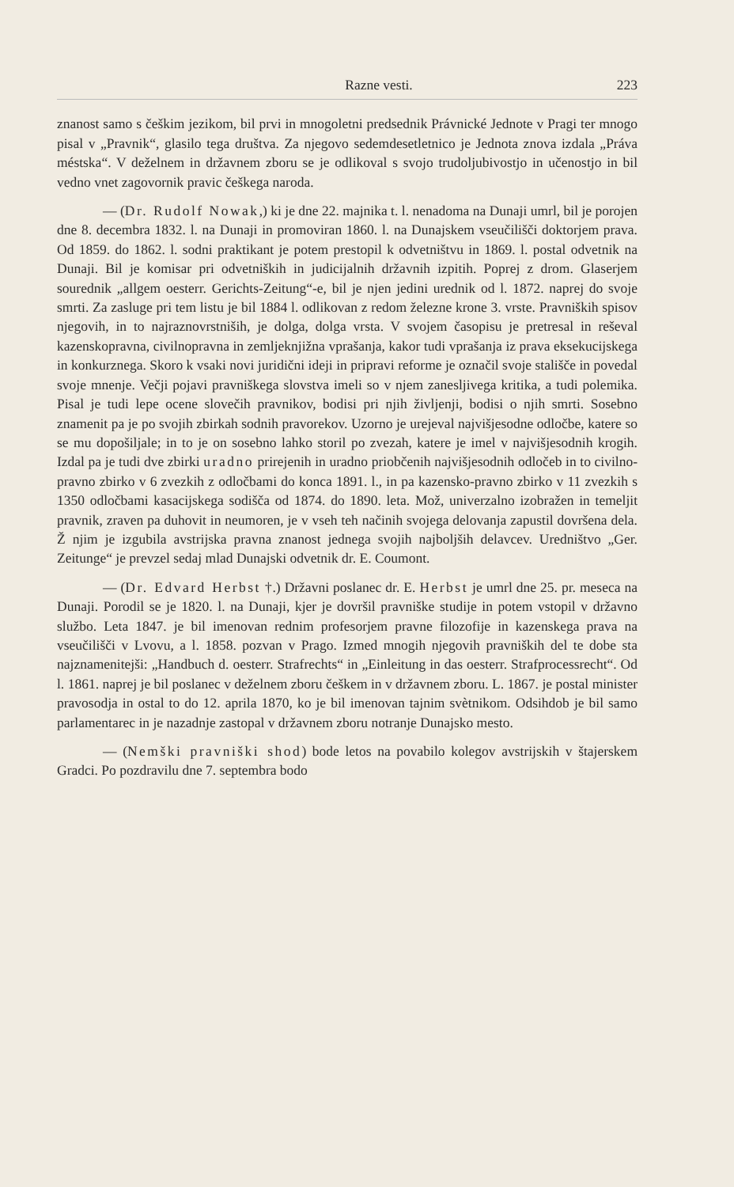Razne vesti. 223
znanost samo s češkim jezikom, bil prvi in mnogoletni predsednik Právnické Jednote v Pragi ter mnogo pisal v „Pravnik“, glasilo tega društva. Za njegovo sedemdesetletnico je Jednota znova izdala „Práva méstska“. V deželnem in državnem zboru se je odlikoval s svojo trudoljubivostjo in učenostjo in bil vedno vnet zagovornik pravic češkega naroda.
— (Dr. Rudolf Nowak,) ki je dne 22. majnika t. l. nenadoma na Dunaji umrl, bil je porojen dne 8. decembra 1832. l. na Dunaji in promoviran 1860. l. na Dunajskem vseučilišči doktorjem prava. Od 1859. do 1862. l. sodni praktikant je potem prestopil k odvetništvu in 1869. l. postal odvetnik na Dunaji. Bil je komisar pri odvetniških in judicijalnih državnih izpitih. Poprej z drom. Glaserjem sourednik „allgem oesterr. Gerichts-Zeitung“-e, bil je njen jedini urednik od l. 1872. naprej do svoje smrti. Za zasluge pri tem listu je bil 1884 l. odlikovan z redom železne krone 3. vrste. Pravniških spisov njegovih, in to najraznovrstniših, je dolga, dolga vrsta. V svojem časopisu je pretresal in reševal kazenskopravna, civilnopravna in zemljeknjižna vprašanja, kakor tudi vprašanja iz prava eksekucijskega in konkurznega. Skoro k vsaki novi juridični ideji in pripravi reforme je označil svoje stališče in povedal svoje mnenje. Večji pojavi pravniškega slovstva imeli so v njem zanesljivega kritika, a tudi polemika. Pisal je tudi lepe ocene slovečih pravnikov, bodisi pri njih življenji, bodisi o njih smrti. Sosebno znamenit pa je po svojih zbirkah sodnih pravorekov. Uzorno je urejeval najvišjesodne odločbe, katere so se mu dopošiljale; in to je on sosebno lahko storil po zvezah, katere je imel v najvišjesodnih krogih. Izdal pa je tudi dve zbirki uradno prirejenih in uradno priobčenih najvišjesodnih odločeb in to civilno-pravno zbirko v 6 zvezkih z odločbami do konca 1891. l., in pa kazensko-pravno zbirko v 11 zvezkih s 1350 odločbami kasacijskega sodišča od 1874. do 1890. leta. Mož, univerzalno izobražen in temeljit pravnik, zraven pa duhovit in neumoren, je v vseh teh načinih svojega delovanja zapustil dovršena dela. Ž njim je izgubila avstrijska pravna znanost jednega svojih najboljših delavcev. Uredništvo „Ger. Zeitunge“ je prevzel sedaj mlad Dunajski odvetnik dr. E. Coumont.
— (Dr. Edvard Herbst †.) Državni poslanec dr. E. Herbst je umrl dne 25. pr. meseca na Dunaji. Porodil se je 1820. l. na Dunaji, kjer je dovršil pravniške studije in potem vstopil v državno službo. Leta 1847. je bil imenovan rednim profesorjem pravne filozofije in kazenskega prava na vseučilišči v Lvovu, a l. 1858. pozvan v Prago. Izmed mnogih njegovih pravniških del te dobe sta najznamenitejši: „Handbuch d. oesterr. Strafrechts“ in „Einleitung in das oesterr. Strafprocessrecht“. Od l. 1861. naprej je bil poslanec v deželnem zboru češkem in v državnem zboru. L. 1867. je postal minister pravosodja in ostal to do 12. aprila 1870, ko je bil imenovan tajnim svètnikom. Odsihdob je bil samo parlamentarec in je nazadnje zastopal v državnem zboru notranje Dunajsko mesto.
— (Nemški pravniški shod) bode letos na povabilo kolegov avstrijskih v štajerskem Gradci. Po pozdravilu dne 7. septembra bodo